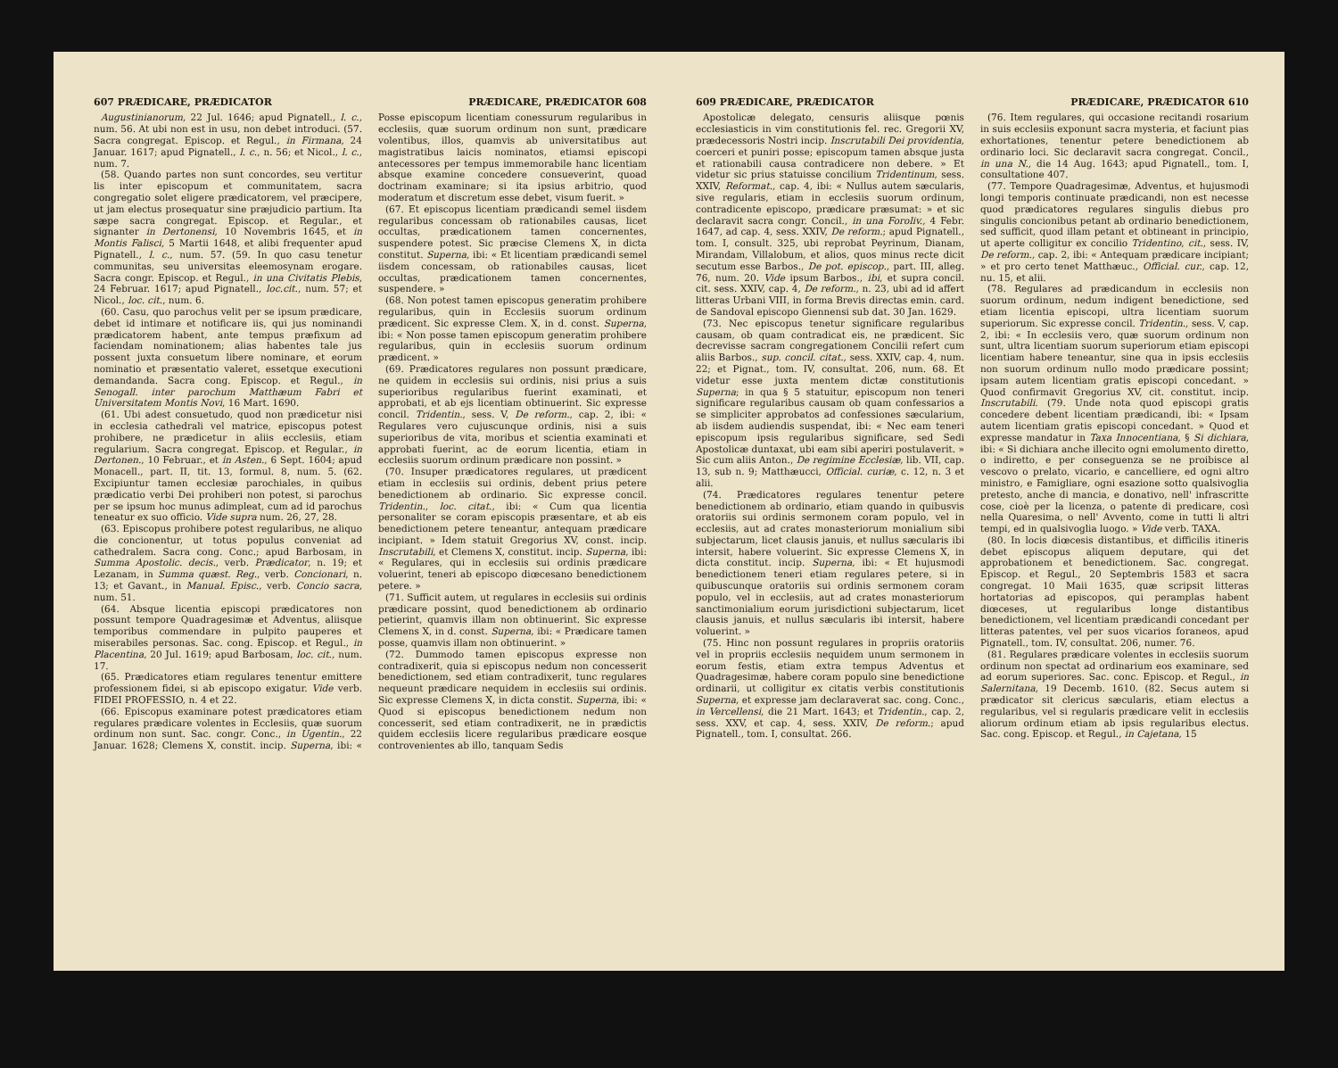607 PRÆDICARE, PRÆDICATOR PRÆDICARE, PRÆDICATOR 608
Augustinianorum, 22 Jul. 1646; apud Pignatell., l. c., num. 56. At ubi non est in usu, non debet introduci. (57. Sacra congregat. Episcop. et Regul., in Firmana, 24 Januar. 1617; apud Pignatell., l. c., n. 56; et Nicol., l. c., num. 7.
(58. Quando partes non sunt concordes, seu vertitur lis inter episcopum et communitatem, sacra congregatio solet eligere prædicatorem, vel præcipere, ut jam electus prosequatur sine præjudicio partium. Ita sæpe sacra congregat. Episcop. et Regular., et signanter in Dertonensi, 10 Novembris 1645, et in Montis Falisci, 5 Martii 1648, et alibi frequenter apud Pignatell., l. c., num. 57. (59. In quo casu tenetur communitas, seu universitas eleemosynam erogare. Sacra congr. Episcop. et Regul., in una Civitatis Plebis, 24 Februar. 1617; apud Pignatell., loc.cit., num. 57; et Nicol., loc. cit., num. 6.
(60. Casu, quo parochus velit per se ipsum prædicare, debet id intimare et notificare iis, qui jus nominandi prædicatorem habent, ante tempus præfixum ad faciendam nominationem; alias habentes tale jus possent juxta consuetum libere nominare, et eorum nominatio et præsentatio valeret, essetque executioni demandanda. Sacra cong. Episcop. et Regul., in Senogall. inter parochum Matthæum Fabri et Universitatem Montis Novi, 16 Mart. 1690.
(61. Ubi adest consuetudo, quod non prædicetur nisi in ecclesia cathedrali vel matrice, episcopus potest prohibere, ne prædicetur in aliis ecclesiis, etiam regularium. Sacra congregat. Episcop. et Regular., in Dertonen., 10 Februar., et in Asten., 6 Sept. 1604; apud Monacell., part. II, tit. 13, formul. 8, num. 5. (62. Excipiuntur tamen ecclesiæ parochiales, in quibus prædicatio verbi Dei prohiberi non potest, si parochus per se ipsum hoc munus adimpleat, cum ad id parochus teneatur ex suo officio. Vide supra num. 26, 27, 28.
(63. Episcopus prohibere potest regularibus, ne aliquo die concionentur, ut totus populus conveniat ad cathedralem. Sacra cong. Conc.; apud Barbosam, in Summa Apostolic. decis., verb. Prædicator, n. 19; et Lezanam, in Summa quæst. Reg., verb. Concionari, n. 13; et Gavant., in Manual. Episc., verb. Concio sacra, num. 51.
(64. Absque licentia episcopi prædicatores non possunt tempore Quadragesimæ et Adventus, aliisque temporibus commendare in pulpito pauperes et miserabiles personas. Sac. cong. Episcop. et Regul., in Placentina, 20 Jul. 1619; apud Barbosam, loc. cit., num. 17.
(65. Prædicatores etiam regulares tenentur emittere professionem fidei, si ab episcopo exigatur. Vide verb. FIDEI PROFESSIO, n. 4 et 22.
(66. Episcopus examinare potest prædicatores etiam regulares prædicare volentes in Ecclesiis, quæ suorum ordinum non sunt. Sac. congr. Conc., in Ugentin., 22 Januar. 1628; Clemens X, constit. incip. Superna, ibi: « Posse episcopum licentiam conessurum regularibus in ecclesiis, quæ suorum ordinum non sunt, prædicare volentibus, illos, quamvis ab universitatibus aut magistratibus laicis nominatos, etiamsi episcopi antecessores per tempus immemorabile hanc licentiam absque examine concedere consueverint, quoad doctrinam examinare; si ita ipsius arbitrio, quod moderatum et discretum esse debet, visum fuerit. »
(67. Et episcopus licentiam prædicandi semel iisdem regularibus concessam ob rationabiles causas, licet occultas, prædicationem tamen concernentes, suspendere potest. Sic præcise Clemens X, in dicta constitut. Superna, ibi: « Et licentiam prædicandi semel iisdem concessam, ob rationabiles causas, licet occultas, prædicationem tamen concernentes, suspendere. »
(68. Non potest tamen episcopus generatim prohibere regularibus, quin in Ecclesiis suorum ordinum prædicent. Sic expresse Clem. X, in d. const. Superna, ibi: « Non posse tamen episcopum generatim prohibere regularibus, quin in ecclesiis suorum ordinum prædicent. »
(69. Prædicatores regulares non possunt prædicare, ne quidem in ecclesiis sui ordinis, nisi prius a suis superioribus regularibus fuerint examinati, et approbati, et ab ejs licentiam obtinuerint. Sic expresse concil. Tridentin., sess. V, De reform., cap. 2, ibi: « Regulares vero cujuscunque ordinis, nisi a suis superioribus de vita, moribus et scientia examinati et approbati fuerint, ac de eorum licentia, etiam in ecclesiis suorum ordinum prædicare non possint. »
(70. Insuper prædicatores regulares, ut prædicent etiam in ecclesiis sui ordinis, debent prius petere benedictionem ab ordinario. Sic expresse concil. Tridentin., loc. citat., ibi: « Cum qua licentia personaliter se coram episcopis præsentare, et ab eis benedictionem petere teneantur, antequam prædicare incipiant. » Idem statuit Gregorius XV, const. incip. Inscrutabili, et Clemens X, constitut. incip. Superna, ibi: « Regulares, qui in ecclesiis sui ordinis prædicare voluerint, teneri ab episcopo diœcesano benedictionem petere. »
(71. Sufficit autem, ut regulares in ecclesiis sui ordinis prædicare possint, quod benedictionem ab ordinario petierint, quamvis illam non obtinuerint. Sic expresse Clemens X, in d. const. Superna, ibi: « Prædicare tamen posse, quamvis illam non obtinuerint. »
(72. Dummodo tamen episcopus expresse non contradixerit, quia si episcopus nedum non concesserit benedictionem, sed etiam contradixerit, tunc regulares nequeunt prædicare nequidem in ecclesiis sui ordinis. Sic expresse Clemens X, in dicta constit. Superna, ibi: « Quod si episcopus benedictionem nedum non concesserit, sed etiam contradixerit, ne in prædictis quidem ecclesiis licere regularibus prædicare eosque controvenientes ab illo, tanquam Sedis
609 PRÆDICARE, PRÆDICATOR PRÆDICARE, PRÆDICATOR 610
Apostolicæ delegato, censuris aliisque pœnis ecclesiasticis in vim constitutionis fel. rec. Gregorii XV, prædecessoris Nostri incip. Inscrutabili Dei providentia, coerceri et puniri posse; episcopum tamen absque justa et rationabili causa contradicere non debere. » Et videtur sic prius statuisse concilium Tridentinum, sess. XXIV, Reformat., cap. 4, ibi: « Nullus autem sæcularis, sive regularis, etiam in ecclesiis suorum ordinum, contradicente episcopo, prædicare præsumat: » et sic declaravit sacra congr. Concil., in una Foroliv., 4 Febr. 1647, ad cap. 4, sess. XXIV, De reform.; apud Pignatell., tom. I, consult. 325, ubi reprobat Peyrinum, Dianam, Mirandam, Villalobum, et alios, quos minus recte dicit secutum esse Barbos., De pot. episcop., part. III, alleg. 76, num. 20. Vide ipsum Barbos., ibi, et supra concil. cit. sess. XXIV, cap. 4, De reform., n. 23, ubi ad id affert litteras Urbani VIII, in forma Brevis directas emin. card. de Sandoval episcopo Giennensi sub dat. 30 Jan. 1629.
(73. Nec episcopus tenetur significare regularibus causam, ob quam contradicat eis, ne prædicent. Sic decrevisse sacram congregationem Concilii refert cum aliis Barbos., sup. concil. citat., sess. XXIV, cap. 4, num. 22; et Pignat., tom. IV, consultat. 206, num. 68. Et videtur esse juxta mentem dictæ constitutionis Superna; in qua § 5 statuitur, episcopum non teneri significare regularibus causam ob quam confessarios a se simpliciter approbatos ad confessiones sæcularium, ab iisdem audiendis suspendat, ibi: « Nec eam teneri episcopum ipsis regularibus significare, sed Sedi Apostolicæ duntaxat, ubi eam sibi aperiri postulaverit. » Sic cum aliis Anton., De regimine Ecclesiæ, lib. VII, cap. 13, sub n. 9; Matthæucci, Official. curiæ, c. 12, n. 3 et alii.
(74. Prædicatores regulares tenentur petere benedictionem ab ordinario, etiam quando in quibusvis oratoriis sui ordinis sermonem coram populo, vel in ecclesiis, aut ad crates monasteriorum monialium sibi subjectarum, licet clausis januis, et nullus sæcularis ibi intersit, habere voluerint. Sic expresse Clemens X, in dicta constitut. incip. Superna, ibi: « Et hujusmodi benedictionem teneri etiam regulares petere, si in quibuscunque oratoriis sui ordinis sermonem coram populo, vel in ecclesiis, aut ad crates monasteriorum sanctimonialium eorum jurisdictioni subjectarum, licet clausis januis, et nullus sæcularis ibi intersit, habere voluerint. »
(75. Hinc non possunt regulares in propriis oratoriis vel in propriis ecclesiis nequidem unum sermonem in eorum festis, etiam extra tempus Adventus et Quadragesimæ, habere coram populo sine benedictione ordinarii, ut colligitur ex citatis verbis constitutionis Superna, et expresse jam declaraverat sac. cong. Conc., in Vercellensi, die 21 Mart. 1643; et Tridentin., cap. 2, sess. XXV, et cap. 4, sess. XXIV, De reform.; apud Pignatell., tom. I, consultat. 266.
(76. Item regulares, qui occasione recitandi rosarium in suis ecclesiis exponunt sacra mysteria, et faciunt pias exhortationes, tenentur petere benedictionem ab ordinario loci. Sic declaravit sacra congregat. Concil., in una N., die 14 Aug. 1643; apud Pignatell., tom. I, consultatione 407.
(77. Tempore Quadragesimæ, Adventus, et hujusmodi longi temporis continuate prædicandi, non est necesse quod prædicatores regulares singulis diebus pro singulis concionibus petant ab ordinario benedictionem, sed sufficit, quod illam petant et obtineant in principio, ut aperte colligitur ex concilio Tridentino, cit., sess. IV, De reform., cap. 2, ibi: « Antequam prædicare incipiant; » et pro certo tenet Matthæuc., Official. cur., cap. 12, nu. 15, et alii.
(78. Regulares ad prædicandum in ecclesiis non suorum ordinum, nedum indigent benedictione, sed etiam licentia episcopi, ultra licentiam suorum superiorum. Sic expresse concil. Tridentin., sess. V, cap. 2, ibi: « In ecclesiis vero, quæ suorum ordinum non sunt, ultra licentiam suorum superiorum etiam episcopi licentiam habere teneantur, sine qua in ipsis ecclesiis non suorum ordinum nullo modo prædicare possint; ipsam autem licentiam gratis episcopi concedant. » Quod confirmavit Gregorius XV, cit. constitut. incip. Inscrutabili. (79. Unde nota quod episcopi gratis concedere debent licentiam prædicandi, ibi: « Ipsam autem licentiam gratis episcopi concedant. » Quod et expresse mandatur in Taxa Innocentiana, § Si dichiara, ibi: « Si dichiara anche illecito ogni emolumento diretto, o indiretto, e per conseguenza se ne proibisce al vescovo o prelato, vicario, e cancelliere, ed ogni altro ministro, e Famigliare, ogni esazione sotto qualsivoglia pretesto, anche di mancia, e donativo, nell' infrascritte cose, cioè per la licenza, o patente di predicare, così nella Quaresima, o nell' Avvento, come in tutti li altri tempi, ed in qualsivoglia luogo. » Vide verb. TAXA.
(80. In locis diœcesis distantibus, et difficilis itineris debet episcopus aliquem deputare, qui det approbationem et benedictionem. Sac. congregat. Episcop. et Regul., 20 Septembris 1583 et sacra congregat. 10 Maii 1635, quæ scripsit litteras hortatorias ad episcopos, qui peramplas habent diœceses, ut regularibus longe distantibus benedictionem, vel licentiam prædicandi concedant per litteras patentes, vel per suos vicarios foraneos, apud Pignatell., tom. IV, consultat. 206, numer. 76.
(81. Regulares prædicare volentes in ecclesiis suorum ordinum non spectat ad ordinarium eos examinare, sed ad eorum superiores. Sac. conc. Episcop. et Regul., in Salernitana, 19 Decemb. 1610. (82. Secus autem si prædicator sit clericus sæcularis, etiam electus a regularibus, vel si regularis prædicare velit in ecclesiis aliorum ordinum etiam ab ipsis regularibus electus. Sac. cong. Episcop. et Regul., in Cajetana, 15